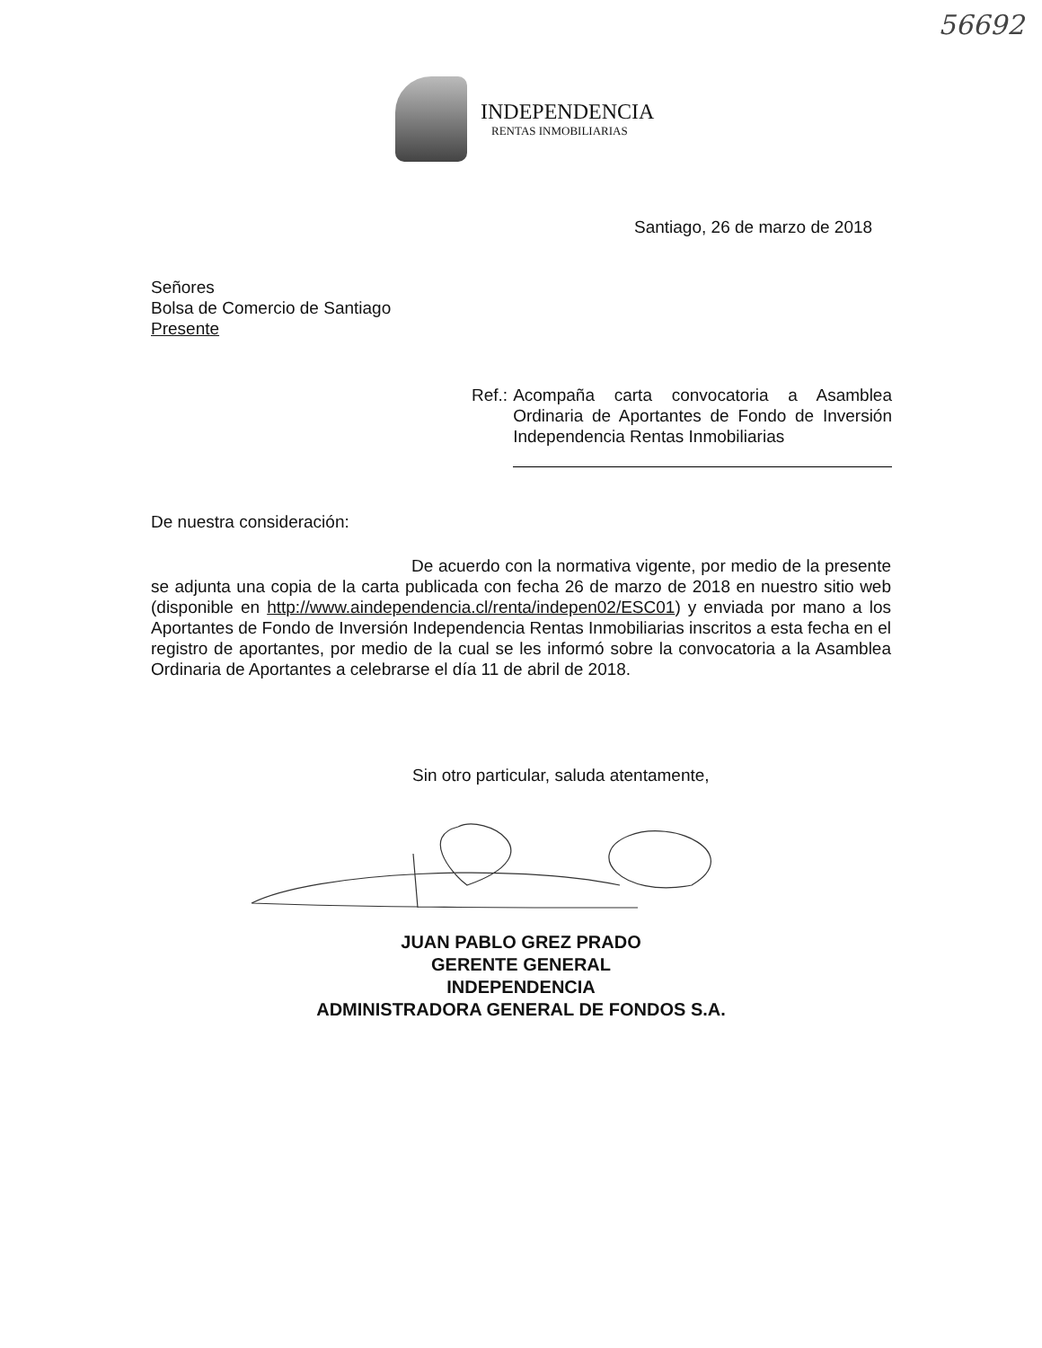56692
INDEPENDENCIA
RENTAS INMOBILIARIAS
Santiago, 26 de marzo de 2018
Señores
Bolsa de Comercio de Santiago
Presente
Ref.: Acompaña carta convocatoria a Asamblea Ordinaria de Aportantes de Fondo de Inversión Independencia Rentas Inmobiliarias
De nuestra consideración:
De acuerdo con la normativa vigente, por medio de la presente se adjunta una copia de la carta publicada con fecha 26 de marzo de 2018 en nuestro sitio web (disponible en http://www.aindependencia.cl/renta/indepen02/ESC01) y enviada por mano a los Aportantes de Fondo de Inversión Independencia Rentas Inmobiliarias inscritos a esta fecha en el registro de aportantes, por medio de la cual se les informó sobre la convocatoria a la Asamblea Ordinaria de Aportantes a celebrarse el día 11 de abril de 2018.
Sin otro particular, saluda atentamente,
JUAN PABLO GREZ PRADO
GERENTE GENERAL
INDEPENDENCIA
ADMINISTRADORA GENERAL DE FONDOS S.A.